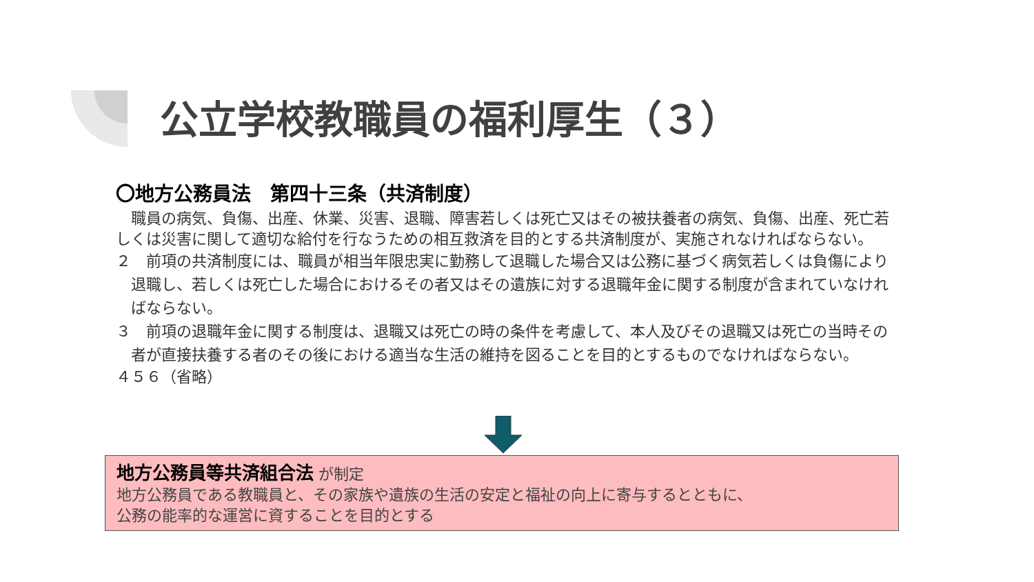公立学校教職員の福利厚生（３）
〇地方公務員法　第四十三条（共済制度）
　職員の病気、負傷、出産、休業、災害、退職、障害若しくは死亡又はその被扶養者の病気、負傷、出産、死亡若しくは災害に関して適切な給付を行なうための相互救済を目的とする共済制度が、実施されなければならない。
２　前項の共済制度には、職員が相当年限忠実に勤務して退職した場合又は公務に基づく病気若しくは負傷により退職し、若しくは死亡した場合におけるその者又はその遺族に対する退職年金に関する制度が含まれていなければならない。
３　前項の退職年金に関する制度は、退職又は死亡の時の条件を考慮して、本人及びその退職又は死亡の当時その者が直接扶養する者のその後における適当な生活の維持を図ることを目的とするものでなければならない。
４５６（省略）
地方公務員等共済組合法 が制定
地方公務員である教職員と、その家族や遺族の生活の安定と福祉の向上に寄与するとともに、
公務の能率的な運営に資することを目的とする